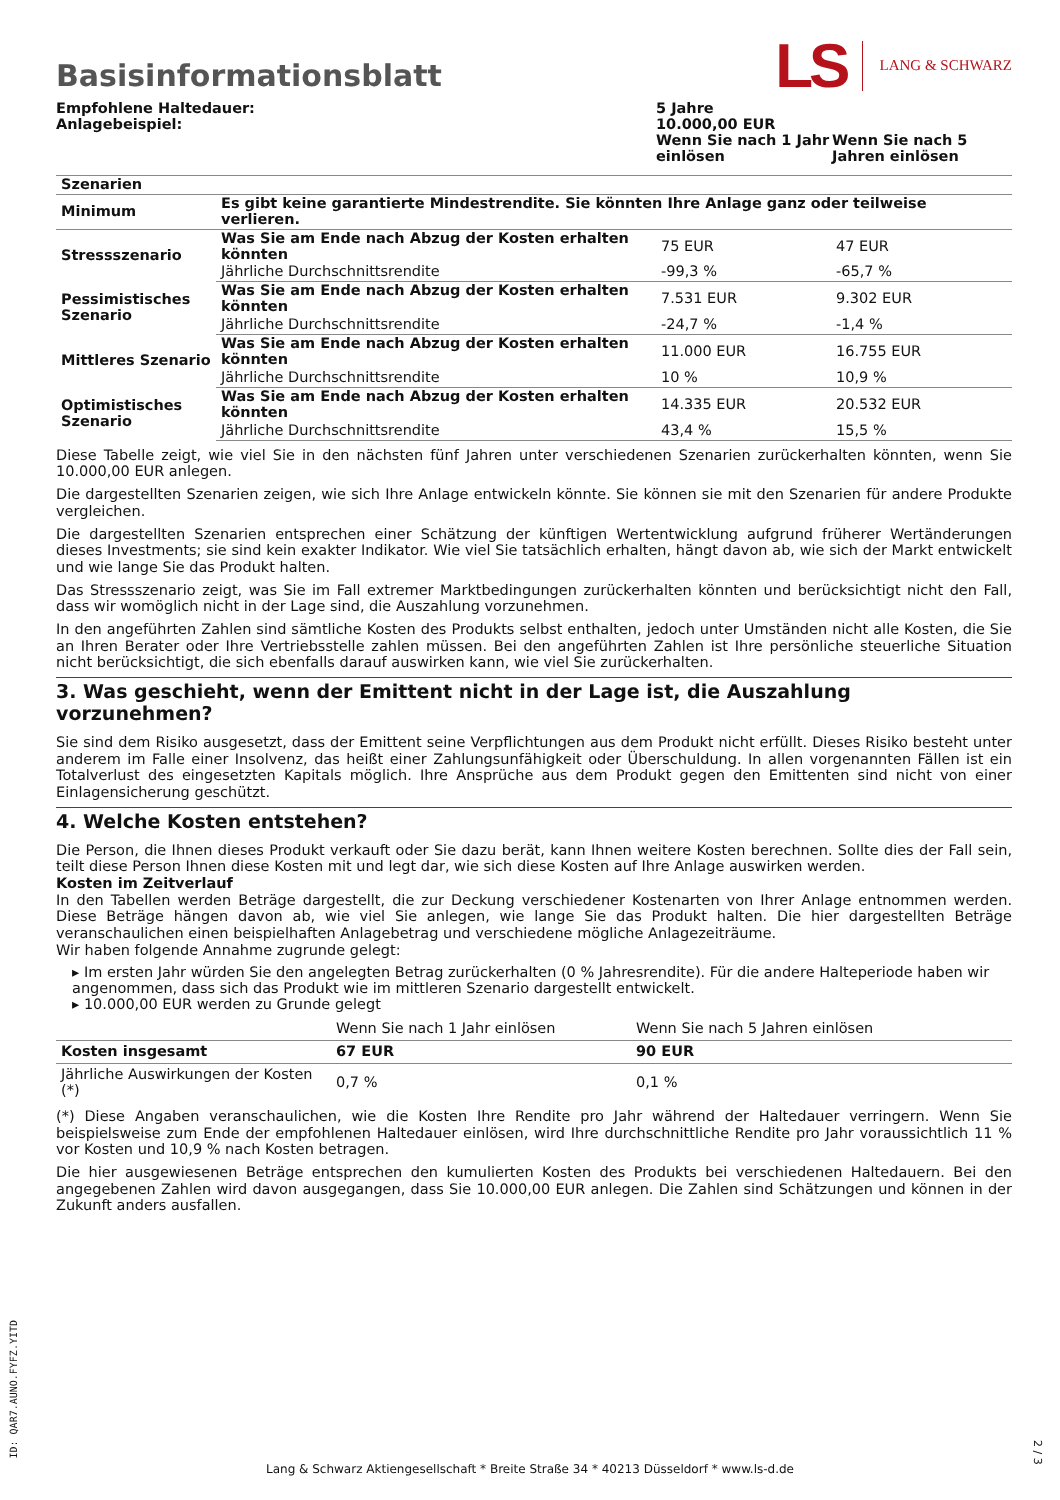Basisinformationsblatt
LS LANG & SCHWARZ
| Empfohlene Haltedauer: Anlagebeispiel: | 5 Jahre 10.000,00 EUR | |
| | Wenn Sie nach 1 Jahr einlösen | Wenn Sie nach 5 Jahren einlösen |
| Szenarien | | | |
| Minimum | Es gibt keine garantierte Mindestrendite. Sie könnten Ihre Anlage ganz oder teilweise verlieren. | | |
| Stressszenario | Was Sie am Ende nach Abzug der Kosten erhalten könnten | 75 EUR | 47 EUR |
| | Jährliche Durchschnittsrendite | -99,3 % | -65,7 % |
| Pessimistisches Szenario | Was Sie am Ende nach Abzug der Kosten erhalten könnten | 7.531 EUR | 9.302 EUR |
| | Jährliche Durchschnittsrendite | -24,7 % | -1,4 % |
| Mittleres Szenario | Was Sie am Ende nach Abzug der Kosten erhalten könnten | 11.000 EUR | 16.755 EUR |
| | Jährliche Durchschnittsrendite | 10 % | 10,9 % |
| Optimistisches Szenario | Was Sie am Ende nach Abzug der Kosten erhalten könnten | 14.335 EUR | 20.532 EUR |
| | Jährliche Durchschnittsrendite | 43,4 % | 15,5 % |
Diese Tabelle zeigt, wie viel Sie in den nächsten fünf Jahren unter verschiedenen Szenarien zurückerhalten könnten, wenn Sie 10.000,00 EUR anlegen.
Die dargestellten Szenarien zeigen, wie sich Ihre Anlage entwickeln könnte. Sie können sie mit den Szenarien für andere Produkte vergleichen.
Die dargestellten Szenarien entsprechen einer Schätzung der künftigen Wertentwicklung aufgrund früherer Wertänderungen dieses Investments; sie sind kein exakter Indikator. Wie viel Sie tatsächlich erhalten, hängt davon ab, wie sich der Markt entwickelt und wie lange Sie das Produkt halten.
Das Stressszenario zeigt, was Sie im Fall extremer Marktbedingungen zurückerhalten könnten und berücksichtigt nicht den Fall, dass wir womöglich nicht in der Lage sind, die Auszahlung vorzunehmen.
In den angeführten Zahlen sind sämtliche Kosten des Produkts selbst enthalten, jedoch unter Umständen nicht alle Kosten, die Sie an Ihren Berater oder Ihre Vertriebsstelle zahlen müssen. Bei den angeführten Zahlen ist Ihre persönliche steuerliche Situation nicht berücksichtigt, die sich ebenfalls darauf auswirken kann, wie viel Sie zurückerhalten.
3. Was geschieht, wenn der Emittent nicht in der Lage ist, die Auszahlung vorzunehmen?
Sie sind dem Risiko ausgesetzt, dass der Emittent seine Verpflichtungen aus dem Produkt nicht erfüllt. Dieses Risiko besteht unter anderem im Falle einer Insolvenz, das heißt einer Zahlungsunfähigkeit oder Überschuldung. In allen vorgenannten Fällen ist ein Totalverlust des eingesetzten Kapitals möglich. Ihre Ansprüche aus dem Produkt gegen den Emittenten sind nicht von einer Einlagensicherung geschützt.
4. Welche Kosten entstehen?
Die Person, die Ihnen dieses Produkt verkauft oder Sie dazu berät, kann Ihnen weitere Kosten berechnen. Sollte dies der Fall sein, teilt diese Person Ihnen diese Kosten mit und legt dar, wie sich diese Kosten auf Ihre Anlage auswirken werden.
Kosten im Zeitverlauf
In den Tabellen werden Beträge dargestellt, die zur Deckung verschiedener Kostenarten von Ihrer Anlage entnommen werden. Diese Beträge hängen davon ab, wie viel Sie anlegen, wie lange Sie das Produkt halten. Die hier dargestellten Beträge veranschaulichen einen beispielhaften Anlagebetrag und verschiedene mögliche Anlagezeiträume.
Wir haben folgende Annahme zugrunde gelegt:
▸ Im ersten Jahr würden Sie den angelegten Betrag zurückerhalten (0 % Jahresrendite). Für die andere Halteperiode haben wir angenommen, dass sich das Produkt wie im mittleren Szenario dargestellt entwickelt.
▸ 10.000,00 EUR werden zu Grunde gelegt
| | Wenn Sie nach 1 Jahr einlösen | Wenn Sie nach 5 Jahren einlösen |
| Kosten insgesamt | 67 EUR | 90 EUR |
| Jährliche Auswirkungen der Kosten (*) | 0,7 % | 0,1 % |
(*) Diese Angaben veranschaulichen, wie die Kosten Ihre Rendite pro Jahr während der Haltedauer verringern. Wenn Sie beispielsweise zum Ende der empfohlenen Haltedauer einlösen, wird Ihre durchschnittliche Rendite pro Jahr voraussichtlich 11 % vor Kosten und 10,9 % nach Kosten betragen.
Die hier ausgewiesenen Beträge entsprechen den kumulierten Kosten des Produkts bei verschiedenen Haltedauern. Bei den angegebenen Zahlen wird davon ausgegangen, dass Sie 10.000,00 EUR anlegen. Die Zahlen sind Schätzungen und können in der Zukunft anders ausfallen.
ID: QAR7.AUNO.FYFZ.YITD
Lang & Schwarz Aktiengesellschaft * Breite Straße 34 * 40213 Düsseldorf * www.ls-d.de
2 / 3